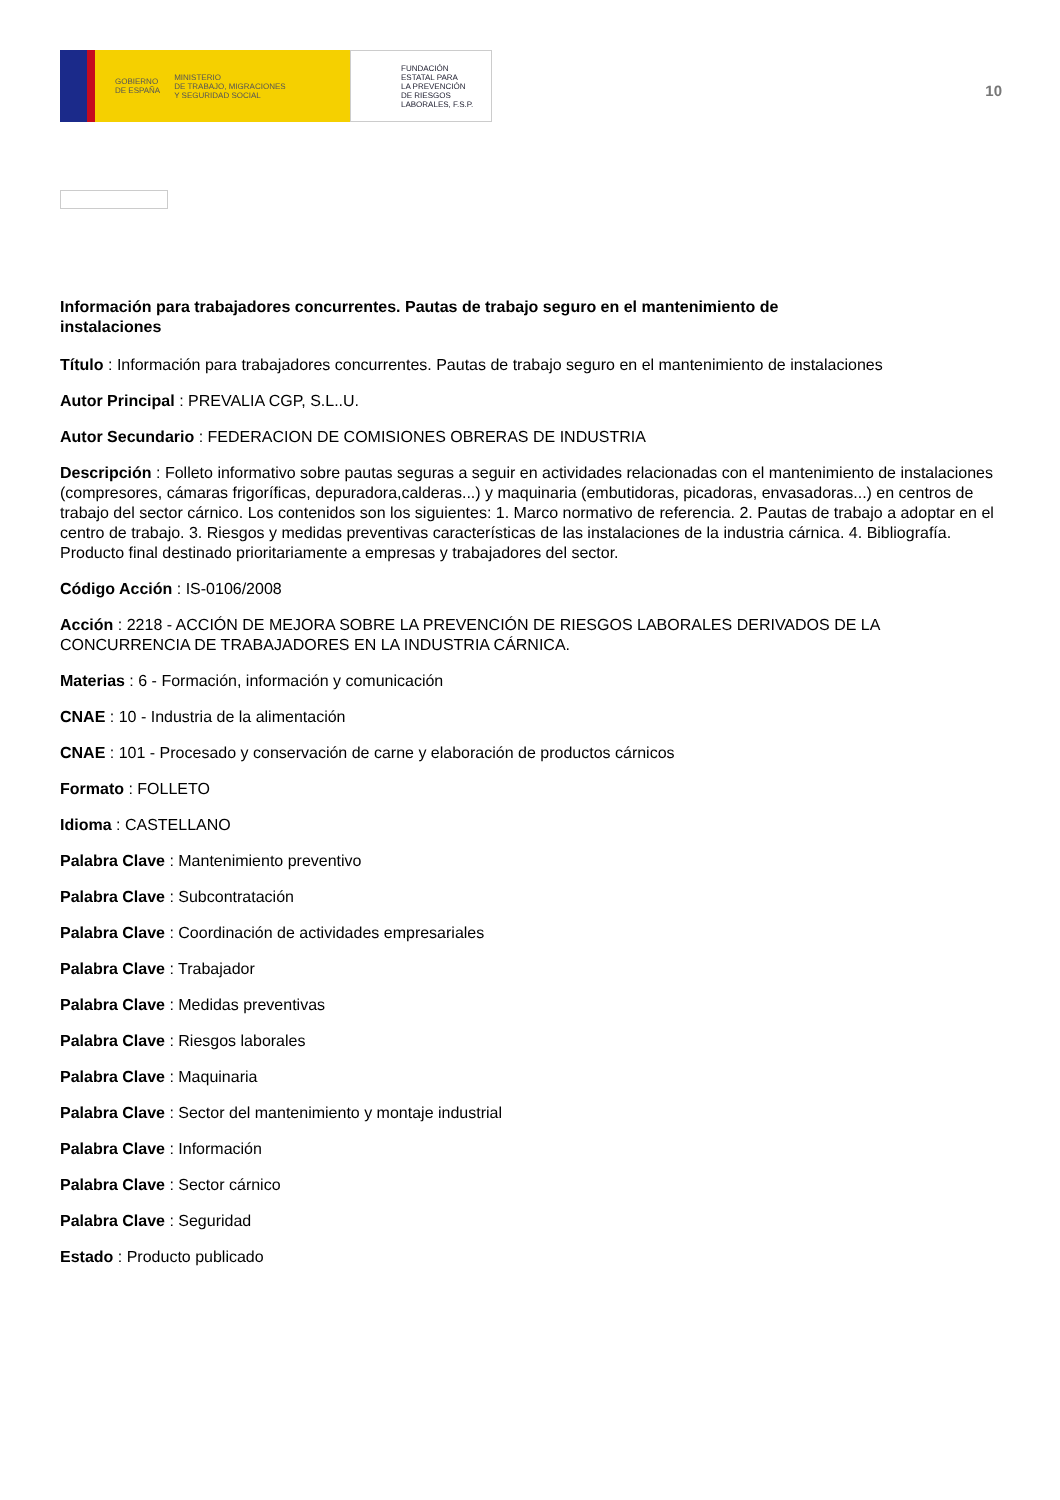GOBIERNO
DE ESPAÑA MINISTERIO
DE TRABAJO, MIGRACIONES
Y SEGURIDAD SOCIAL
FUNDACIÓN
ESTATAL PARA
LA PREVENCIÓN
DE RIESGOS
LABORALES, F.S.P.
10
Información para trabajadores concurrentes. Pautas de trabajo seguro en el mantenimiento de instalaciones
Título : Información para trabajadores concurrentes. Pautas de trabajo seguro en el mantenimiento de instalaciones
Autor Principal : PREVALIA CGP, S.L..U.
Autor Secundario : FEDERACION DE COMISIONES OBRERAS DE INDUSTRIA
Descripción : Folleto informativo sobre pautas seguras a seguir en actividades relacionadas con el mantenimiento de instalaciones (compresores, cámaras frigoríficas, depuradora,calderas...) y maquinaria (embutidoras, picadoras, envasadoras...) en centros de trabajo del sector cárnico. Los contenidos son los siguientes: 1. Marco normativo de referencia. 2. Pautas de trabajo a adoptar en el centro de trabajo. 3. Riesgos y medidas preventivas características de las instalaciones de la industria cárnica. 4. Bibliografía. Producto final destinado prioritariamente a empresas y trabajadores del sector.
Código Acción : IS-0106/2008
Acción : 2218 - ACCIÓN DE MEJORA SOBRE LA PREVENCIÓN DE RIESGOS LABORALES DERIVADOS DE LA CONCURRENCIA DE TRABAJADORES EN LA INDUSTRIA CÁRNICA.
Materias : 6 - Formación, información y comunicación
CNAE : 10 - Industria de la alimentación
CNAE : 101 - Procesado y conservación de carne y elaboración de productos cárnicos
Formato : FOLLETO
Idioma : CASTELLANO
Palabra Clave : Mantenimiento preventivo
Palabra Clave : Subcontratación
Palabra Clave : Coordinación de actividades empresariales
Palabra Clave : Trabajador
Palabra Clave : Medidas preventivas
Palabra Clave : Riesgos laborales
Palabra Clave : Maquinaria
Palabra Clave : Sector del mantenimiento y montaje industrial
Palabra Clave : Información
Palabra Clave : Sector cárnico
Palabra Clave : Seguridad
Estado : Producto publicado